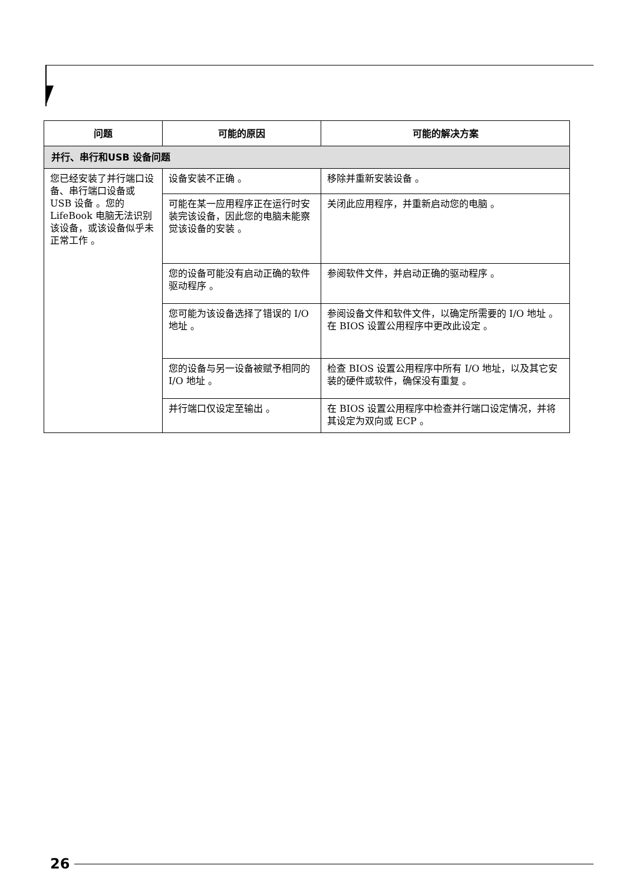| 问题 | 可能的原因 | 可能的解决方案 |
| --- | --- | --- |
| 并行、串行和USB 设备问题 | | |
| 您已经安装了并行端口设备、串行端口设备或 USB 设备 。您的 LifeBook 电脑无法识别该设备，或该设备似乎未正常工作 。 | 设备安装不正确 。 | 移除并重新安装设备 。 |
| | 可能在某一应用程序正在运行时安装完该设备，因此您的电脑未能察觉该设备的安装 。 | 关闭此应用程序，并重新启动您的电脑 。 |
| | 您的设备可能没有启动正确的软件驱动程序 。 | 参阅软件文件，并启动正确的驱动程序 。 |
| | 您可能为该设备选择了错误的 I/O 地址 。 | 参阅设备文件和软件文件，以确定所需要的 I/O 地址 。 在 BIOS 设置公用程序中更改此设定 。 |
| | 您的设备与另一设备被赋予相同的 I/O 地址 。 | 检查 BIOS 设置公用程序中所有 I/O 地址，以及其它安装的硬件或软件，确保没有重复 。 |
| | 并行端口仅设定至输出 。 | 在 BIOS 设置公用程序中检查并行端口设定情况，并将其设定为双向或 ECP 。 |
26